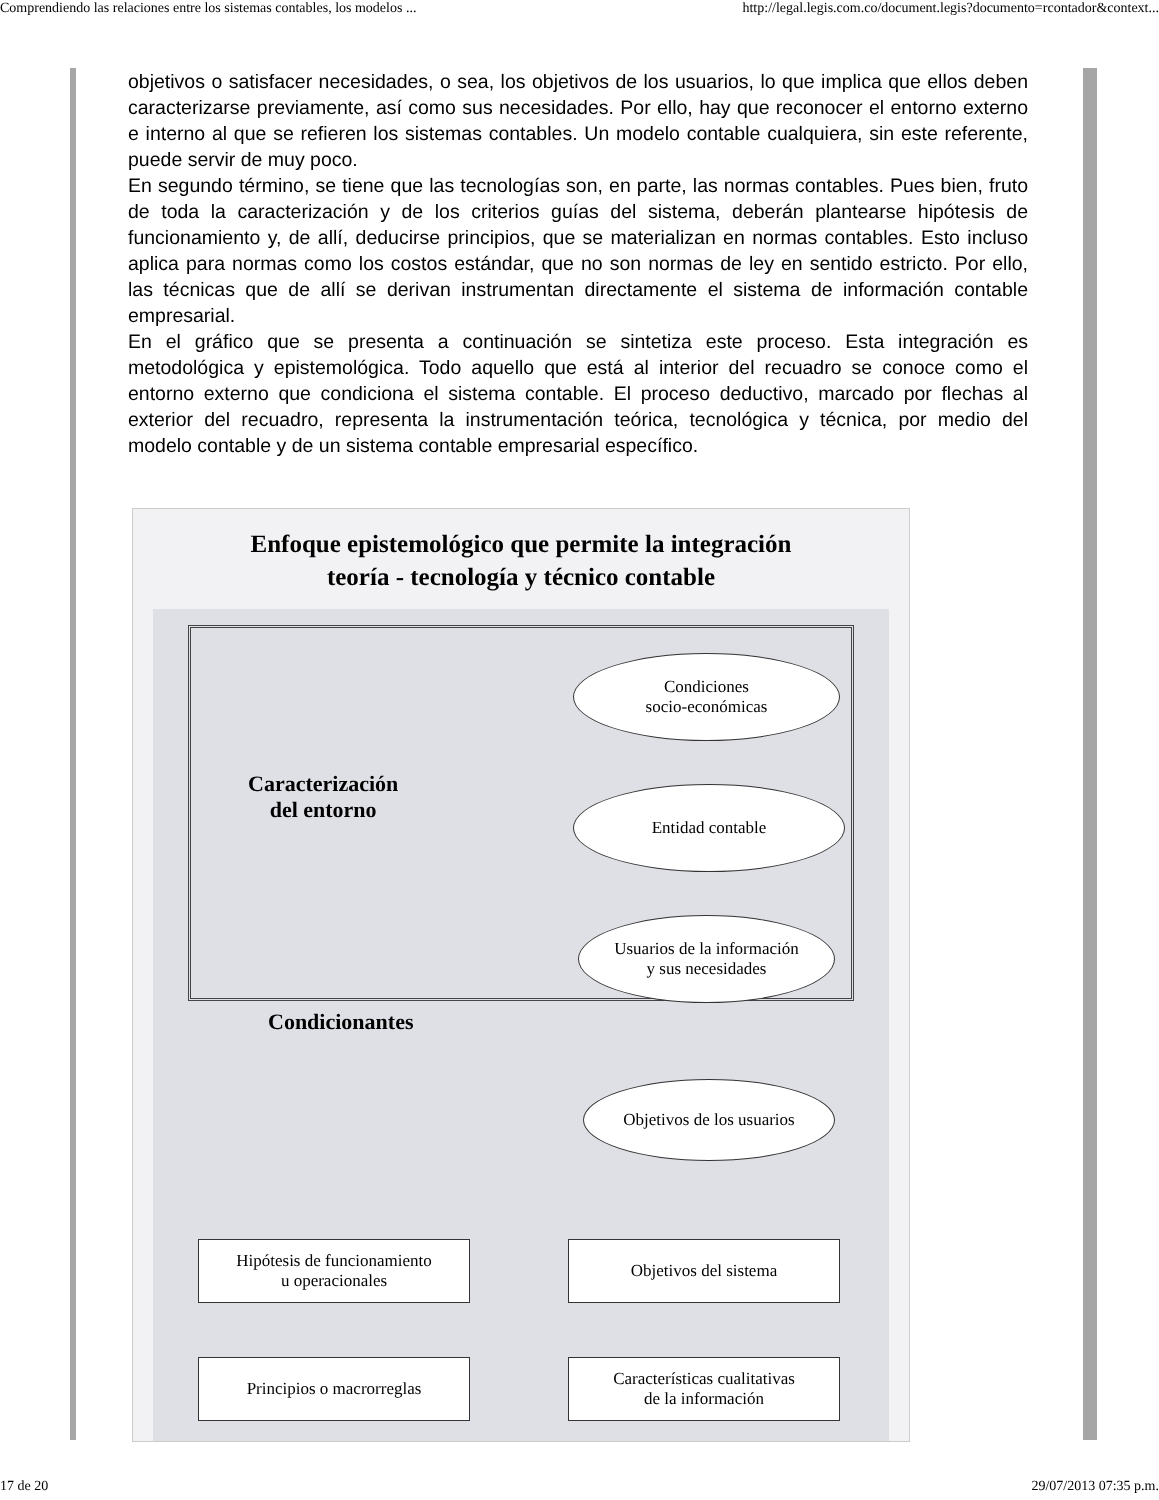Comprendiendo las relaciones entre los sistemas contables, los modelos ... http://legal.legis.com.co/document.legis?documento=rcontador&context...
objetivos o satisfacer necesidades, o sea, los objetivos de los usuarios, lo que implica que ellos deben caracterizarse previamente, así como sus necesidades. Por ello, hay que reconocer el entorno externo e interno al que se refieren los sistemas contables. Un modelo contable cualquiera, sin este referente, puede servir de muy poco.
En segundo término, se tiene que las tecnologías son, en parte, las normas contables. Pues bien, fruto de toda la caracterización y de los criterios guías del sistema, deberán plantearse hipótesis de funcionamiento y, de allí, deducirse principios, que se materializan en normas contables. Esto incluso aplica para normas como los costos estándar, que no son normas de ley en sentido estricto. Por ello, las técnicas que de allí se derivan instrumentan directamente el sistema de información contable empresarial.
En el gráfico que se presenta a continuación se sintetiza este proceso. Esta integración es metodológica y epistemológica. Todo aquello que está al interior del recuadro se conoce como el entorno externo que condiciona el sistema contable. El proceso deductivo, marcado por flechas al exterior del recuadro, representa la instrumentación teórica, tecnológica y técnica, por medio del modelo contable y de un sistema contable empresarial específico.
Enfoque epistemológico que permite la integración
teoría - tecnología y técnico contable
Condiciones
socio-económicas
Caracterización
del entorno
Entidad contable
Usuarios de la información
y sus necesidades
Condicionantes
Objetivos de los usuarios
Hipótesis de funcionamiento
u operacionales
Objetivos del sistema
Principios o macrorreglas
Características cualitativas
de la información
17 de 20 29/07/2013 07:35 p.m.